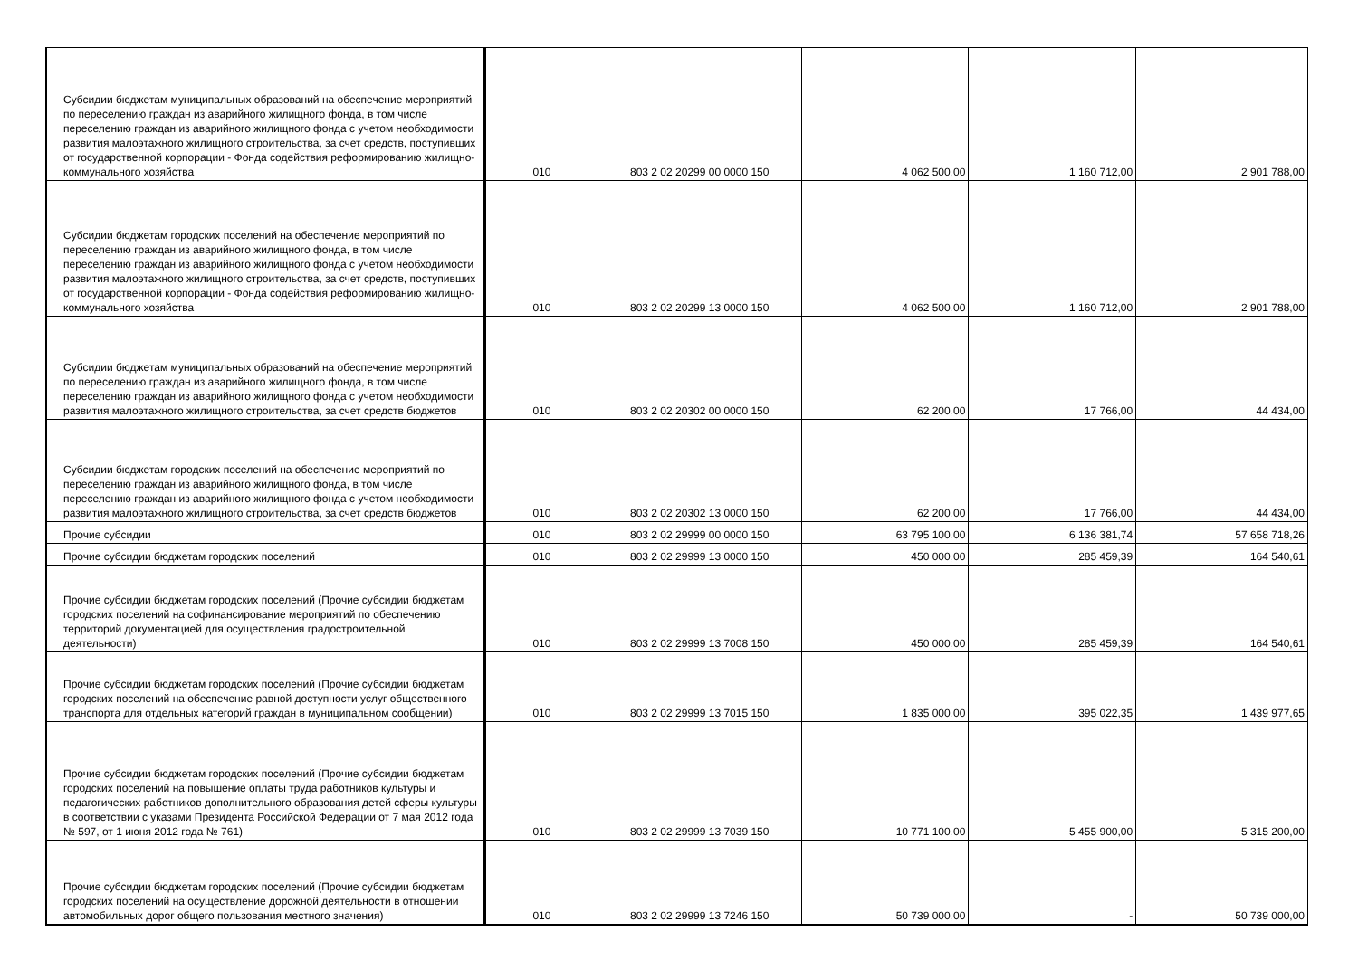| Субсидии бюджетам муниципальных образований на обеспечение мероприятий по переселению граждан из аварийного жилищного фонда, в том числе переселению граждан из аварийного жилищного фонда с учетом необходимости развития малоэтажного жилищного строительства, за счет средств, поступивших от государственной корпорации - Фонда содействия реформированию жилищно-коммунального хозяйства | 010 | 803 2 02 20299 00 0000 150 | 4 062 500,00 | 1 160 712,00 | 2 901 788,00 |
| Субсидии бюджетам городских поселений на обеспечение мероприятий по переселению граждан из аварийного жилищного фонда, в том числе переселению граждан из аварийного жилищного фонда с учетом необходимости развития малоэтажного жилищного строительства, за счет средств, поступивших от государственной корпорации - Фонда содействия реформированию жилищно-коммунального хозяйства | 010 | 803 2 02 20299 13 0000 150 | 4 062 500,00 | 1 160 712,00 | 2 901 788,00 |
| Субсидии бюджетам муниципальных образований на обеспечение мероприятий по переселению граждан из аварийного жилищного фонда, в том числе переселению граждан из аварийного жилищного фонда с учетом необходимости развития малоэтажного жилищного строительства, за счет средств бюджетов | 010 | 803 2 02 20302 00 0000 150 | 62 200,00 | 17 766,00 | 44 434,00 |
| Субсидии бюджетам городских поселений на обеспечение мероприятий по переселению граждан из аварийного жилищного фонда, в том числе переселению граждан из аварийного жилищного фонда с учетом необходимости развития малоэтажного жилищного строительства, за счет средств бюджетов | 010 | 803 2 02 20302 13 0000 150 | 62 200,00 | 17 766,00 | 44 434,00 |
| Прочие субсидии | 010 | 803 2 02 29999 00 0000 150 | 63 795 100,00 | 6 136 381,74 | 57 658 718,26 |
| Прочие субсидии бюджетам городских поселений | 010 | 803 2 02 29999 13 0000 150 | 450 000,00 | 285 459,39 | 164 540,61 |
| Прочие субсидии бюджетам городских поселений (Прочие субсидии бюджетам городских поселений на софинансирование мероприятий по обеспечению территорий документацией для осуществления градостроительной деятельности) | 010 | 803 2 02 29999 13 7008 150 | 450 000,00 | 285 459,39 | 164 540,61 |
| Прочие субсидии бюджетам городских поселений (Прочие субсидии бюджетам городских поселений на обеспечение равной доступности услуг общественного транспорта для отдельных категорий граждан в муниципальном сообщении) | 010 | 803 2 02 29999 13 7015 150 | 1 835 000,00 | 395 022,35 | 1 439 977,65 |
| Прочие субсидии бюджетам городских поселений (Прочие субсидии бюджетам городских поселений на повышение оплаты труда работников культуры и педагогических работников дополнительного образования детей сферы культуры в соответствии с указами Президента Российской Федерации от 7 мая 2012 года № 597, от 1 июня 2012 года № 761) | 010 | 803 2 02 29999 13 7039 150 | 10 771 100,00 | 5 455 900,00 | 5 315 200,00 |
| Прочие субсидии бюджетам городских поселений (Прочие субсидии бюджетам городских поселений на осуществление дорожной деятельности в отношении автомобильных дорог общего пользования местного значения) | 010 | 803 2 02 29999 13 7246 150 | 50 739 000,00 | - | 50 739 000,00 |